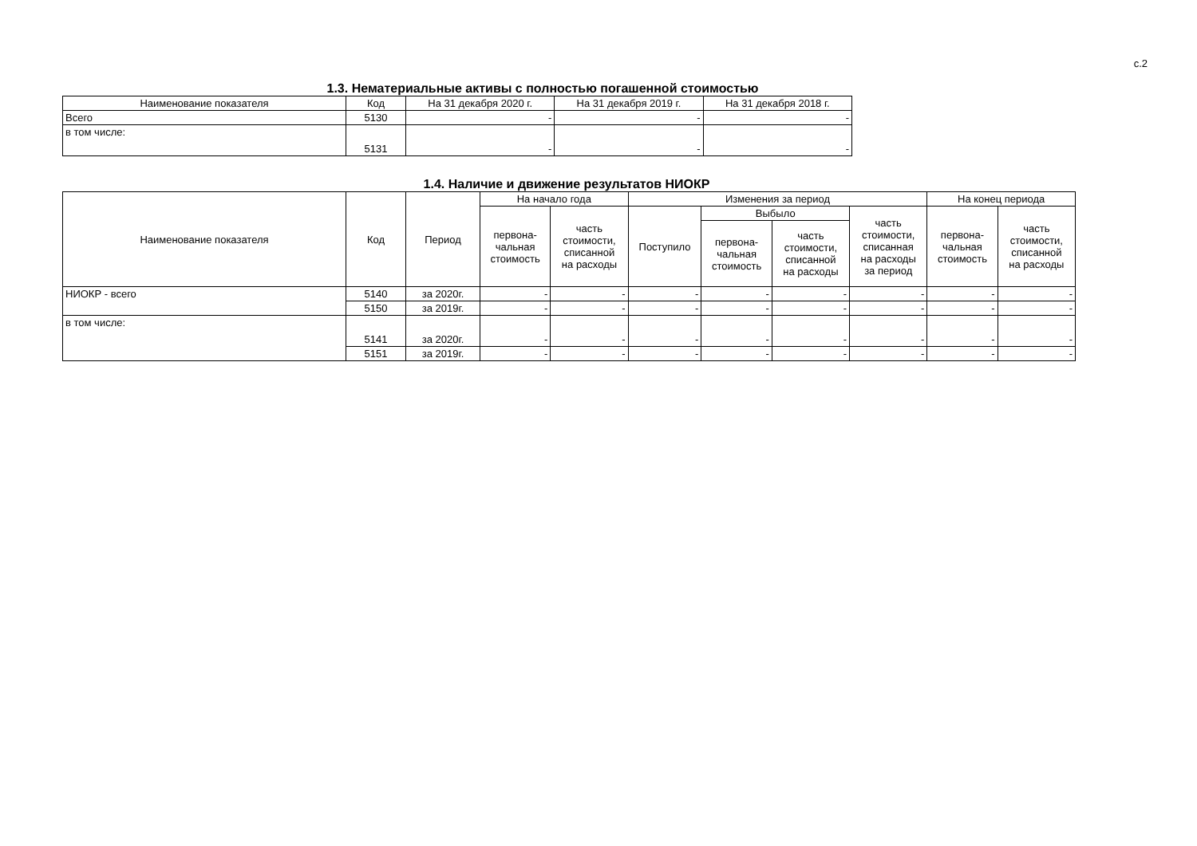с.2
1.3. Нематериальные активы с полностью погашенной стоимостью
| Наименование показателя | Код | На 31 декабря 2020 г. | На 31 декабря 2019 г. | На 31 декабря 2018 г. |
| --- | --- | --- | --- | --- |
| Всего | 5130 | - | - | - |
| в том числе: | 5131 | - | - | - |
1.4. Наличие и движение результатов НИОКР
| Наименование показателя | Код | Период | На начало года | | Изменения за период | | | | На конец периода | |
| --- | --- | --- | --- | --- | --- | --- | --- | --- | --- | --- |
| | | | перво­на- чальная стоимость | часть стоимости, списанной на расходы | Поступило | Выбыло | | часть стоимости, списанная на расходы за период | перво­на- чальная стоимость | часть стоимости, списанной на расходы |
| | | | | | | перво­на- чальная стоимость | часть стоимости, списанной на расходы | | | |
| НИОКР - всего | 5140 | за 2020г. | - | - | - | - | - | - | - | - |
| | 5150 | за 2019г. | - | - | - | - | - | - | - | - |
| в том числе: | 5141 | за 2020г. | - | - | - | - | - | - | - | - |
| | 5151 | за 2019г. | - | - | - | - | - | - | - | - |